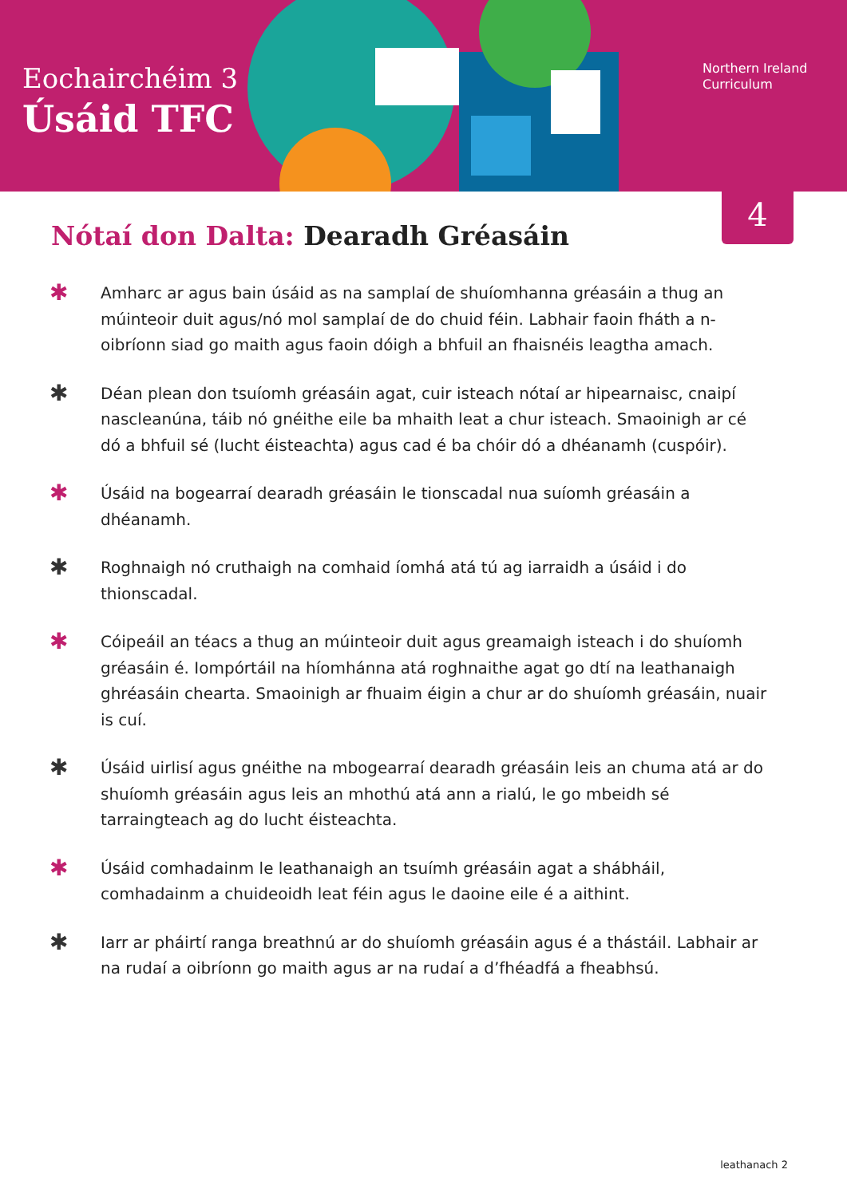Eochairchéim 3
Úsáid TFC
Northern Ireland
Curriculum
4
Nótaí don Dalta: Dearadh Gréasáin
✱ Amharc ar agus bain úsáid as na samplaí de shuíomhanna gréasáin a thug an múinteoir duit agus/nó mol samplaí de do chuid féin. Labhair faoin fháth a n-oibríonn siad go maith agus faoin dóigh a bhfuil an fhaisnéis leagtha amach.
✱ Déan plean don tsuíomh gréasáin agat, cuir isteach nótaí ar hipearnaisc, cnaipí nascleanúna, táib nó gnéithe eile ba mhaith leat a chur isteach. Smaoinigh ar cé dó a bhfuil sé (lucht éisteachta) agus cad é ba chóir dó a dhéanamh (cuspóir).
✱ Úsáid na bogearraí dearadh gréasáin le tionscadal nua suíomh gréasáin a dhéanamh.
✱ Roghnaigh nó cruthaigh na comhaid íomhá atá tú ag iarraidh a úsáid i do thionscadal.
✱ Cóipeáil an téacs a thug an múinteoir duit agus greamaigh isteach i do shuíomh gréasáin é. Iompórtáil na híomhánna atá roghnaithe agat go dtí na leathanaigh ghréasáin chearta. Smaoinigh ar fhuaim éigin a chur ar do shuíomh gréasáin, nuair is cuí.
✱ Úsáid uirlisí agus gnéithe na mbogearraí dearadh gréasáin leis an chuma atá ar do shuíomh gréasáin agus leis an mhothú atá ann a rialú, le go mbeidh sé tarraingteach ag do lucht éisteachta.
✱ Úsáid comhadainm le leathanaigh an tsuímh gréasáin agat a shábháil, comhadainm a chuideoidh leat féin agus le daoine eile é a aithint.
✱ Iarr ar pháirtí ranga breathnú ar do shuíomh gréasáin agus é a thástáil. Labhair ar na rudaí a oibríonn go maith agus ar na rudaí a d’fhéadfá a fheabhsú.
leathanach 2